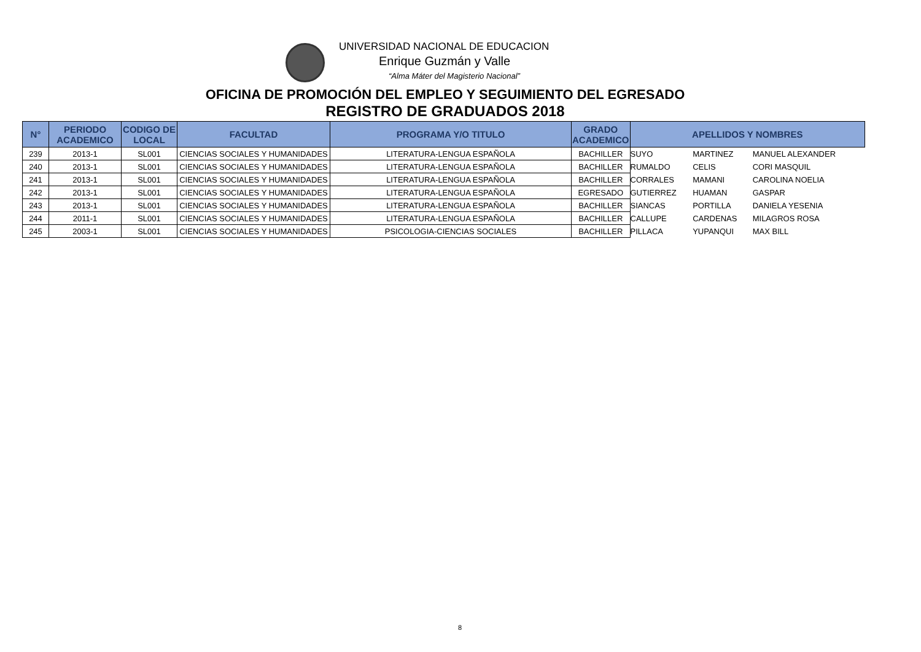UNIVERSIDAD NACIONAL DE EDUCACION
Enrique Guzmán y Valle
“Alma Máter del Magisterio Nacional”
OFICINA DE PROMOCIÓN DEL EMPLEO Y SEGUIMIENTO DEL EGRESADO
REGISTRO DE GRADUADOS 2018
| N° | PERIODO ACADEMICO | CODIGO DE LOCAL | FACULTAD | PROGRAMA Y/O TITULO | GRADO ACADEMICO | APELLIDOS Y NOMBRES | | |
| --- | --- | --- | --- | --- | --- | --- | --- | --- |
| 239 | 2013-1 | SL001 | CIENCIAS SOCIALES Y HUMANIDADES | LITERATURA-LENGUA ESPAÑOLA | BACHILLER | SUYO | MARTINEZ | MANUEL ALEXANDER |
| 240 | 2013-1 | SL001 | CIENCIAS SOCIALES Y HUMANIDADES | LITERATURA-LENGUA ESPAÑOLA | BACHILLER | RUMALDO | CELIS | CORI MASQUIL |
| 241 | 2013-1 | SL001 | CIENCIAS SOCIALES Y HUMANIDADES | LITERATURA-LENGUA ESPAÑOLA | BACHILLER | CORRALES | MAMANI | CAROLINA NOELIA |
| 242 | 2013-1 | SL001 | CIENCIAS SOCIALES Y HUMANIDADES | LITERATURA-LENGUA ESPAÑOLA | EGRESADO | GUTIERREZ | HUAMAN | GASPAR |
| 243 | 2013-1 | SL001 | CIENCIAS SOCIALES Y HUMANIDADES | LITERATURA-LENGUA ESPAÑOLA | BACHILLER | SIANCAS | PORTILLA | DANIELA YESENIA |
| 244 | 2011-1 | SL001 | CIENCIAS SOCIALES Y HUMANIDADES | LITERATURA-LENGUA ESPAÑOLA | BACHILLER | CALLUPE | CARDENAS | MILAGROS ROSA |
| 245 | 2003-1 | SL001 | CIENCIAS SOCIALES Y HUMANIDADES | PSICOLOGIA-CIENCIAS SOCIALES | BACHILLER | PILLACA | YUPANQUI | MAX BILL |
8